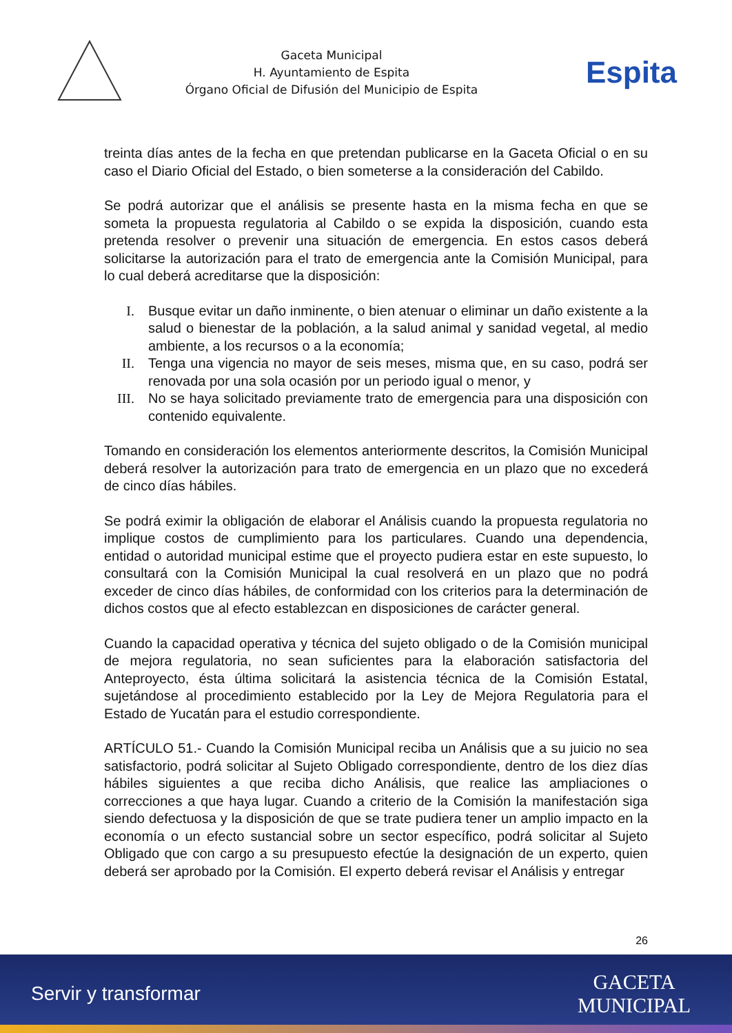Gaceta Municipal
H. Ayuntamiento de Espita
Órgano Oficial de Difusión del Municipio de Espita
Espita
treinta días antes de la fecha en que pretendan publicarse en la Gaceta Oficial o en su caso el Diario Oficial del Estado, o bien someterse a la consideración del Cabildo.
Se podrá autorizar que el análisis se presente hasta en la misma fecha en que se someta la propuesta regulatoria al Cabildo o se expida la disposición, cuando esta pretenda resolver o prevenir una situación de emergencia. En estos casos deberá solicitarse la autorización para el trato de emergencia ante la Comisión Municipal, para lo cual deberá acreditarse que la disposición:
I. Busque evitar un daño inminente, o bien atenuar o eliminar un daño existente a la salud o bienestar de la población, a la salud animal y sanidad vegetal, al medio ambiente, a los recursos o a la economía;
II. Tenga una vigencia no mayor de seis meses, misma que, en su caso, podrá ser renovada por una sola ocasión por un periodo igual o menor, y
III. No se haya solicitado previamente trato de emergencia para una disposición con contenido equivalente.
Tomando en consideración los elementos anteriormente descritos, la Comisión Municipal deberá resolver la autorización para trato de emergencia en un plazo que no excederá de cinco días hábiles.
Se podrá eximir la obligación de elaborar el Análisis cuando la propuesta regulatoria no implique costos de cumplimiento para los particulares. Cuando una dependencia, entidad o autoridad municipal estime que el proyecto pudiera estar en este supuesto, lo consultará con la Comisión Municipal la cual resolverá en un plazo que no podrá exceder de cinco días hábiles, de conformidad con los criterios para la determinación de dichos costos que al efecto establezcan en disposiciones de carácter general.
Cuando la capacidad operativa y técnica del sujeto obligado o de la Comisión municipal de mejora regulatoria, no sean suficientes para la elaboración satisfactoria del Anteproyecto, ésta última solicitará la asistencia técnica de la Comisión Estatal, sujetándose al procedimiento establecido por la Ley de Mejora Regulatoria para el Estado de Yucatán para el estudio correspondiente.
ARTÍCULO 51.- Cuando la Comisión Municipal reciba un Análisis que a su juicio no sea satisfactorio, podrá solicitar al Sujeto Obligado correspondiente, dentro de los diez días hábiles siguientes a que reciba dicho Análisis, que realice las ampliaciones o correcciones a que haya lugar. Cuando a criterio de la Comisión la manifestación siga siendo defectuosa y la disposición de que se trate pudiera tener un amplio impacto en la economía o un efecto sustancial sobre un sector específico, podrá solicitar al Sujeto Obligado que con cargo a su presupuesto efectúe la designación de un experto, quien deberá ser aprobado por la Comisión. El experto deberá revisar el Análisis y entregar
26
Servir y transformar
GACETA
MUNICIPAL